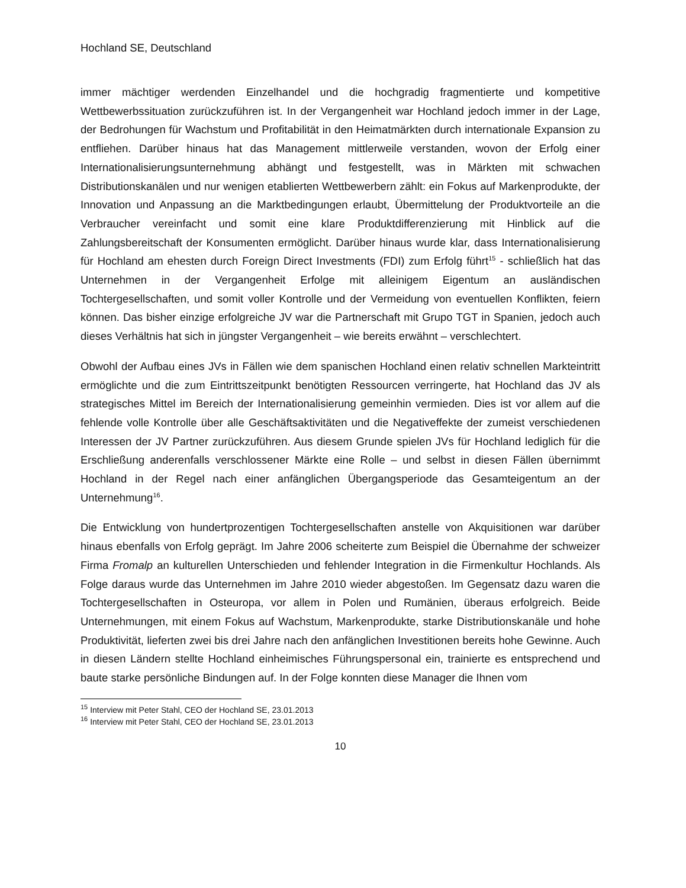Hochland SE, Deutschland
immer mächtiger werdenden Einzelhandel und die hochgradig fragmentierte und kompetitive Wettbewerbssituation zurückzuführen ist. In der Vergangenheit war Hochland jedoch immer in der Lage, der Bedrohungen für Wachstum und Profitabilität in den Heimatmärkten durch internationale Expansion zu entfliehen. Darüber hinaus hat das Management mittlerweile verstanden, wovon der Erfolg einer Internationalisierungsunternehmung abhängt und festgestellt, was in Märkten mit schwachen Distributionskanälen und nur wenigen etablierten Wettbewerbern zählt: ein Fokus auf Markenprodukte, der Innovation und Anpassung an die Marktbedingungen erlaubt, Übermittelung der Produktvorteile an die Verbraucher vereinfacht und somit eine klare Produktdifferenzierung mit Hinblick auf die Zahlungsbereitschaft der Konsumenten ermöglicht. Darüber hinaus wurde klar, dass Internationalisierung für Hochland am ehesten durch Foreign Direct Investments (FDI) zum Erfolg führt<sup>15</sup> - schließlich hat das Unternehmen in der Vergangenheit Erfolge mit alleinigem Eigentum an ausländischen Tochtergesellschaften, und somit voller Kontrolle und der Vermeidung von eventuellen Konflikten, feiern können. Das bisher einzige erfolgreiche JV war die Partnerschaft mit Grupo TGT in Spanien, jedoch auch dieses Verhältnis hat sich in jüngster Vergangenheit – wie bereits erwähnt – verschlechtert.
Obwohl der Aufbau eines JVs in Fällen wie dem spanischen Hochland einen relativ schnellen Markteintritt ermöglichte und die zum Eintrittszeitpunkt benötigten Ressourcen verringerte, hat Hochland das JV als strategisches Mittel im Bereich der Internationalisierung gemeinhin vermieden. Dies ist vor allem auf die fehlende volle Kontrolle über alle Geschäftsaktivitäten und die Negativeffekte der zumeist verschiedenen Interessen der JV Partner zurückzuführen. Aus diesem Grunde spielen JVs für Hochland lediglich für die Erschließung anderenfalls verschlossener Märkte eine Rolle – und selbst in diesen Fällen übernimmt Hochland in der Regel nach einer anfänglichen Übergangsperiode das Gesamteigentum an der Unternehmung<sup>16</sup>.
Die Entwicklung von hundertprozentigen Tochtergesellschaften anstelle von Akquisitionen war darüber hinaus ebenfalls von Erfolg geprägt. Im Jahre 2006 scheiterte zum Beispiel die Übernahme der schweizer Firma Fromalp an kulturellen Unterschieden und fehlender Integration in die Firmenkultur Hochlands. Als Folge daraus wurde das Unternehmen im Jahre 2010 wieder abgestoßen. Im Gegensatz dazu waren die Tochtergesellschaften in Osteuropa, vor allem in Polen und Rumänien, überaus erfolgreich. Beide Unternehmungen, mit einem Fokus auf Wachstum, Markenprodukte, starke Distributionskanäle und hohe Produktivität, lieferten zwei bis drei Jahre nach den anfänglichen Investitionen bereits hohe Gewinne. Auch in diesen Ländern stellte Hochland einheimisches Führungspersonal ein, trainierte es entsprechend und baute starke persönliche Bindungen auf. In der Folge konnten diese Manager die Ihnen vom
<sup>15</sup> Interview mit Peter Stahl, CEO der Hochland SE, 23.01.2013
<sup>16</sup> Interview mit Peter Stahl, CEO der Hochland SE, 23.01.2013
10